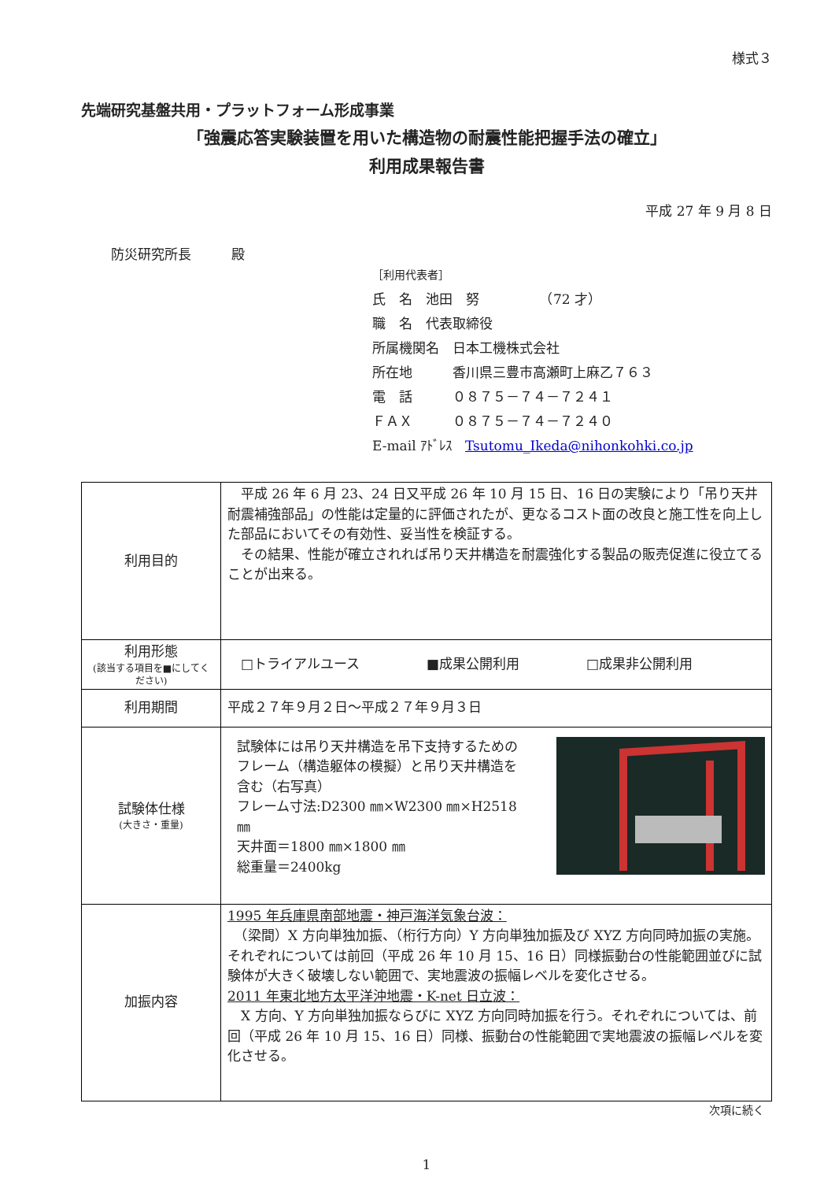様式３
先端研究基盤共用・プラットフォーム形成事業
「強震応答実験装置を用いた構造物の耐震性能把握手法の確立」
利用成果報告書
平成 27 年 9 月 8 日
防災研究所長　　　殿
［利用代表者］
氏　名　池田　努　　　　　（72 才）
職　名　代表取締役
所属機関名　日本工機株式会社
所在地　　　香川県三豊市高瀬町上麻乙７６３
電　話　　　０８７５－７４－７２４１
ＦＡＸ　　　０８７５－７４－７２４０
E-mail ｱﾄﾞﾚｽ　Tsutomu_Ikeda@nihonkohki.co.jp
| 利用目的 | 平成 26 年 6 月 23、24 日又平成 26 年 10 月 15 日、16 日の実験により「吊り天井耐震補強部品」の性能は定量的に評価されたが、更なるコスト面の改良と施工性を向上した部品においてその有効性、妥当性を検証する。 その結果、性能が確立されれば吊り天井構造を耐震強化する製品の販売促進に役立てることが出来る。 |
| 利用形態 (該当する項目を■にしてください) | □トライアルユース ■成果公開利用 □成果非公開利用 |
| 利用期間 | 平成２７年９月２日～平成２７年９月３日 |
| 試験体仕様 (大きさ・重量) | 試験体には吊り天井構造を吊下支持するためのフレーム（構造躯体の模擬）と吊り天井構造を含む（右写真） フレーム寸法:D2300 ㎜×W2300 ㎜×H2518 ㎜ 天井面＝1800 ㎜×1800 ㎜ 総重量＝2400kg |
| 加振内容 | 1995 年兵庫県南部地震・神戸海洋気象台波： （梁間）X 方向単独加振、（桁行方向）Y 方向単独加振及び XYZ 方向同時加振の実施。それぞれについては前回（平成 26 年 10 月 15、16 日）同様振動台の性能範囲並びに試験体が大きく破壊しない範囲で、実地震波の振幅レベルを変化させる。 2011 年東北地方太平洋沖地震・K-net 日立波： X 方向、Y 方向単独加振ならびに XYZ 方向同時加振を行う。それぞれについては、前回（平成 26 年 10 月 15、16 日）同様、振動台の性能範囲で実地震波の振幅レベルを変化させる。 |
次項に続く
1